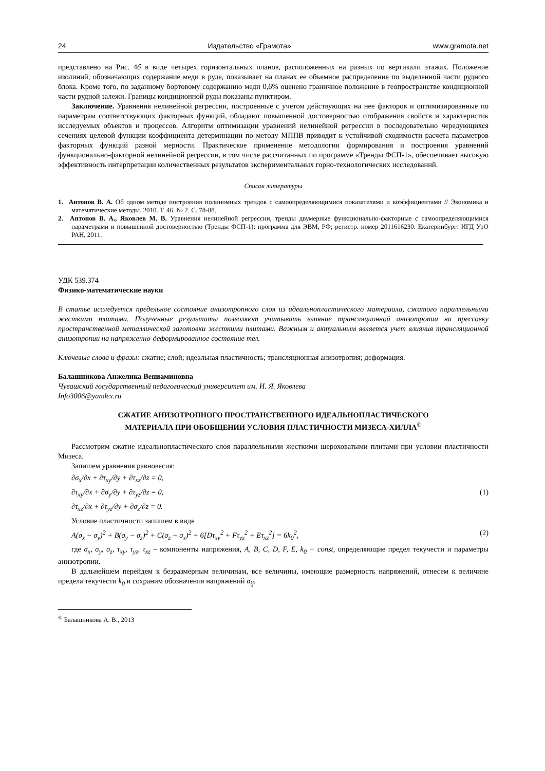24 Издательство «Грамота» www.gramota.net
представлено на Рис. 4б в виде четырех горизонтальных планов, расположенных на разных по вертикали этажах. Положение изолиний, обозначающих содержание меди в руде, показывает на планах ее объемное распределение по выделенной части рудного блока. Кроме того, по заданному бортовому содержанию меди 0,6% оценено граничное положение в геопространстве кондиционной части рудной залежи. Границы кондиционной руды показаны пунктиром.
Заключение. Уравнения нелинейной регрессии, построенные с учетом действующих на нее факторов и оптимизированные по параметрам соответствующих факторных функций, обладают повышенной достоверностью отображения свойств и характеристик исследуемых объектов и процессов. Алгоритм оптимизации уравнений нелинейной регрессии в последовательно чередующихся сечениях целевой функции коэффициента детерминации по методу МППВ приводит к устойчивой сходимости расчета параметров факторных функций разной мерности. Практическое применение методологии формирования и построения уравнений функционально-факторной нелинейной регрессии, в том числе рассчитанных по программе «Тренды ФСП-1», обеспечивает высокую эффективность интерпретации количественных результатов экспериментальных горно-технологических исследований.
Список литературы
1. Антонов В. А. Об одном методе построения полиномных трендов с самоопределяющимися показателями и коэффициентами // Экономика и математические методы. 2010. Т. 46. № 2. С. 78-88.
2. Антонов В. А., Яковлев М. В. Уравнения нелинейной регрессии, тренды двумерные функционально-факторные с самоопределяющимися параметрами и повышенной достоверностью (Тренды ФСП-1): программа для ЭВМ, РФ; регистр. номер 2011616230. Екатеринбург: ИГД УрО РАН, 2011.
УДК 539.374
Физико-математические науки
В статье исследуется предельное состояние анизотропного слоя из идеальнопластического материала, сжатого параллельными жесткими плитами. Полученные результаты позволяют учитывать влияние трансляционной анизотропии на прессовку пространственной металлической заготовки жесткими плитами. Важным и актуальным является учет влияния трансляционной анизотропии на напряженно-деформированное состояние тел.
Ключевые слова и фразы: сжатие; слой; идеальная пластичность; трансляционная анизотропия; деформация.
Балашникова Анжелика Вениаминовна
Чувашский государственный педагогический университет им. И. Я. Яковлева
Info3006@yandex.ru
СЖАТИЕ АНИЗОТРОПНОГО ПРОСТРАНСТВЕННОГО ИДЕАЛЬНОПЛАСТИЧЕСКОГО
МАТЕРИАЛА ПРИ ОБОБЩЕНИИ УСЛОВИЯ ПЛАСТИЧНОСТИ МИЗЕСА-ХИЛЛА<sup>©</sup>
Рассмотрим сжатие идеальнопластического слоя параллельными жесткими шероховатыми плитами при условии пластичности Мизеса.
Запишем уравнения равновесия:
∂σ<sub>x</sub>/∂x + ∂τ<sub>xy</sub>/∂y + ∂τ<sub>xz</sub>/∂z = 0,
∂τ<sub>xy</sub>/∂x + ∂σ<sub>y</sub>/∂y + ∂τ<sub>yz</sub>/∂z = 0, (1)
∂τ<sub>xz</sub>/∂x + ∂τ<sub>yz</sub>/∂y + ∂σ<sub>z</sub>/∂z = 0.
Условие пластичности запишем в виде
A(σ<sub>x</sub> − σ<sub>y</sub>)<sup>2</sup> + B(σ<sub>y</sub> − σ<sub>z</sub>)<sup>2</sup> + C(σ<sub>z</sub> − σ<sub>x</sub>)<sup>2</sup> + 6[Dτ<sub>xy</sub><sup>2</sup> + Fτ<sub>yz</sub><sup>2</sup> + Eτ<sub>xz</sub><sup>2</sup>] = 6k<sub>0</sub><sup>2</sup>, (2)
где σ<sub>x</sub>, σ<sub>y</sub>, σ<sub>z</sub>, τ<sub>xy</sub>, τ<sub>yz</sub>, τ<sub>xz</sub> – компоненты напряжения, A, B, C, D, F, E, k<sub>0</sub> − const, определяющие предел текучести и параметры анизотропии.
В дальнейшем перейдем к безразмерным величинам, все величины, имеющие размерность напряжений, отнесем к величине предела текучести k<sub>0</sub> и сохраним обозначения напряжений σ<sub>ij</sub>.
<sup>©</sup> Балашникова А. В., 2013